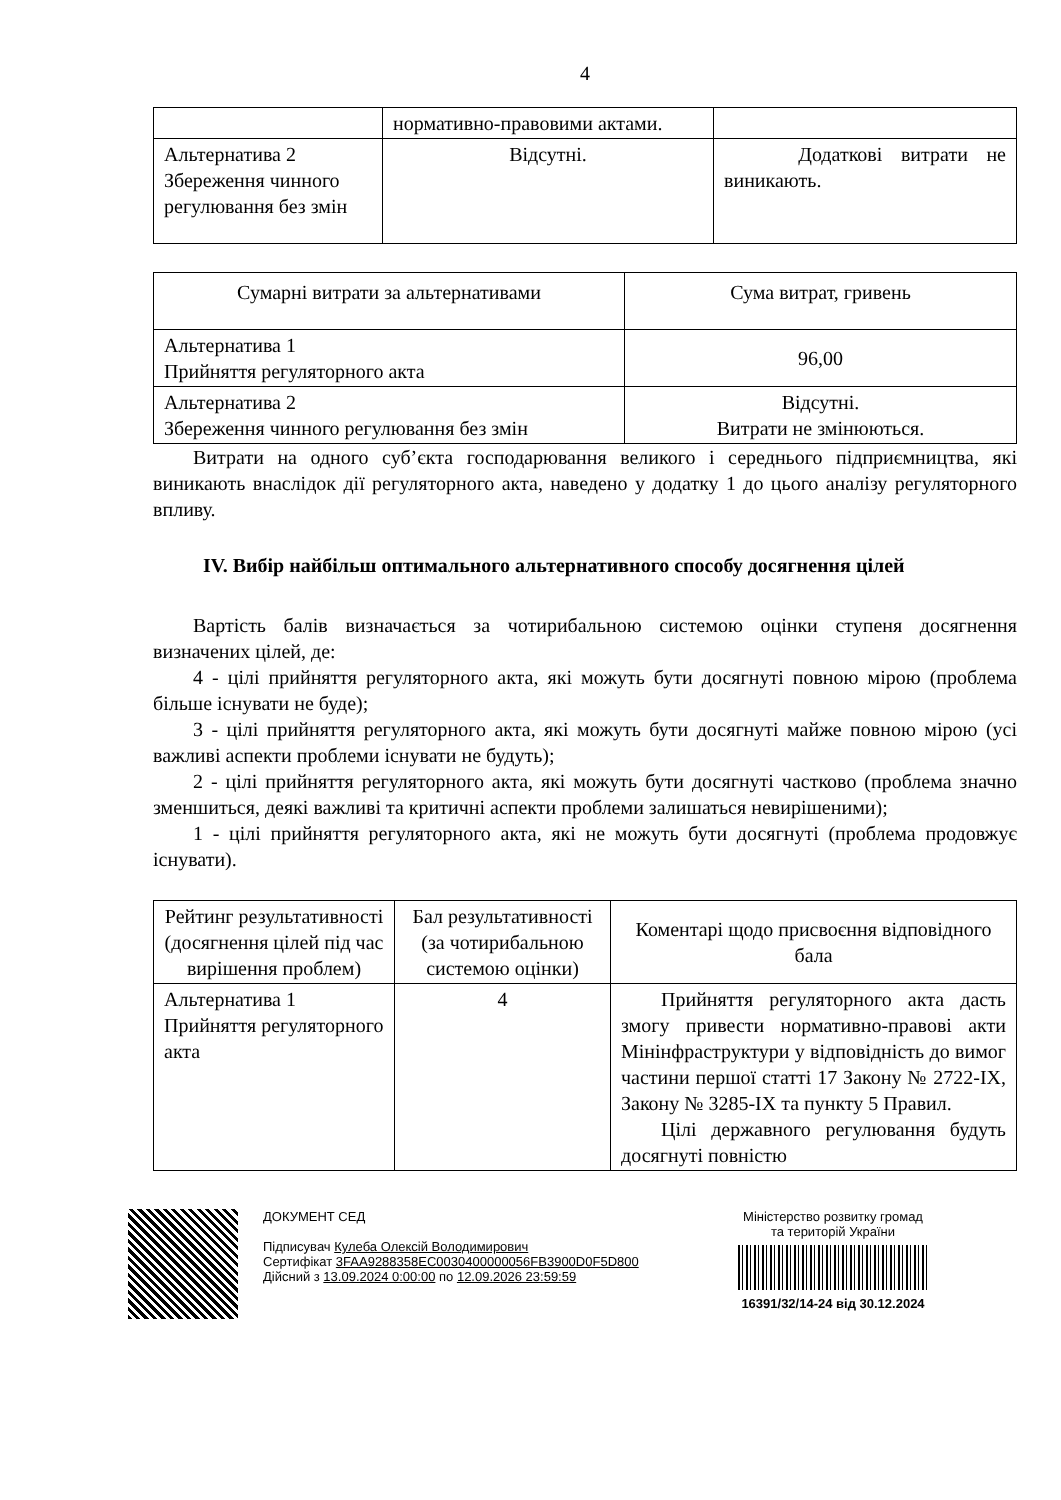4
| | нормативно-правовими актами. | |
| Альтернатива 2 Збереження чинного регулювання без змін | Відсутні. | Додаткові витрати не виникають. |
| Сумарні витрати за альтернативами | Сума витрат, гривень |
| Альтернатива 1 Прийняття регуляторного акта | 96,00 |
| Альтернатива 2 Збереження чинного регулювання без змін | Відсутні. Витрати не змінюються. |
Витрати на одного суб’єкта господарювання великого і середнього підприємництва, які виникають внаслідок дії регуляторного акта, наведено у додатку 1 до цього аналізу регуляторного впливу.
IV. Вибір найбільш оптимального альтернативного способу досягнення цілей
Вартість балів визначається за чотирибальною системою оцінки ступеня досягнення визначених цілей, де:
4 - цілі прийняття регуляторного акта, які можуть бути досягнуті повною мірою (проблема більше існувати не буде);
3 - цілі прийняття регуляторного акта, які можуть бути досягнуті майже повною мірою (усі важливі аспекти проблеми існувати не будуть);
2 - цілі прийняття регуляторного акта, які можуть бути досягнуті частково (проблема значно зменшиться, деякі важливі та критичні аспекти проблеми залишаться невирішеними);
1 - цілі прийняття регуляторного акта, які не можуть бути досягнуті (проблема продовжує існувати).
| Рейтинг результативності (досягнення цілей під час вирішення проблем) | Бал результативності (за чотирибальною системою оцінки) | Коментарі щодо присвоєння відповідного бала |
| --- | --- | --- |
| Альтернатива 1 Прийняття регуляторного акта | 4 | Прийняття регуляторного акта дасть змогу привести нормативно-правові акти Мінінфраструктури у відповідність до вимог частини першої статті 17 Закону № 2722-IX, Закону № 3285-IX та пункту 5 Правил. Цілі державного регулювання будуть досягнуті повністю |
ДОКУМЕНТ СЕД
Підписувач Кулеба Олексій Володимирович
Сертифікат 3FAA9288358EC0030400000056FB3900D0F5D800
Дійсний з 13.09.2024 0:00:00 по 12.09.2026 23:59:59
Міністерство розвитку громад
та територій України
16391/32/14-24 від 30.12.2024